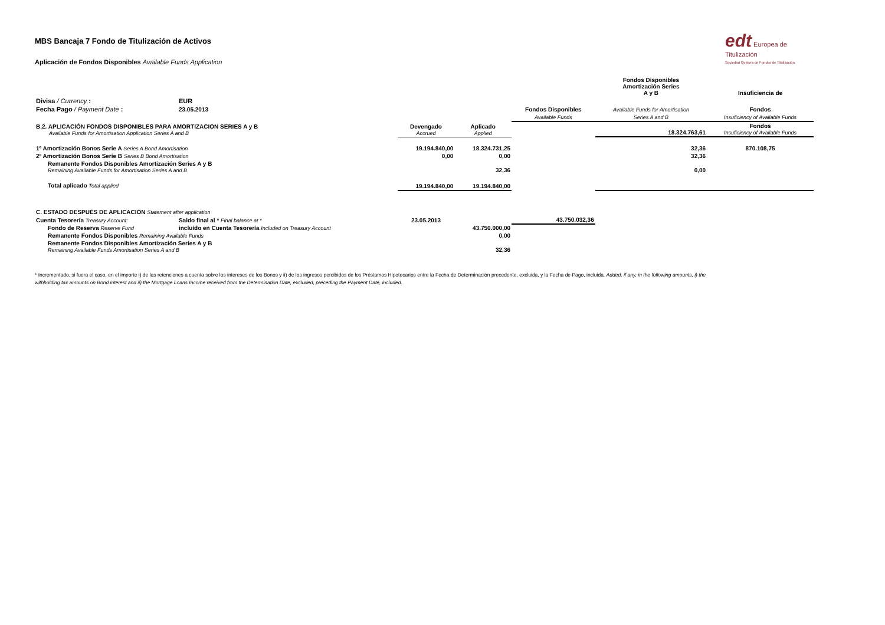edt Europea de Titulización
Sociedad Gestora de Fondos de Titulización
MBS Bancaja 7 Fondo de Titulización de Activos
Aplicación de Fondos Disponibles Available Funds Application
| | | | | | Fondos Disponibles Amortización Series A y B | Insuficiencia de |
| Divisa / Currency : | EUR | | | | | |
| Fecha Pago / Payment Date : | 23.05.2013 | | | Fondos Disponibles | Available Funds for Amortisation | Fondos |
| | | | | Available Funds | Series A and B | Insuficiency of Available Funds |
| B.2. APLICACIÓN FONDOS DISPONIBLES PARA AMORTIZACION SERIES A y B Available Funds for Amortisation Application Series A and B | | Devengado Accrued | Aplicado Applied | | 18.324.763,61 | Fondos Insuficiency of Available Funds |
| 1º Amortización Bonos Serie A Series A Bond Amortisation | | 19.194.840,00 | 18.324.731,25 | | 32,36 | 870.108,75 |
| 2º Amortización Bonos Serie B Series B Bond Amortisation | | 0,00 | 0,00 | | 32,36 | |
| Remanente Fondos Disponibles Amortización Series A y B Remaining Available Funds for Amortisation Series A and B | | | 32,36 | | 0,00 | |
| Total aplicado Total applied | | 19.194.840,00 | 19.194.840,00 | | | |
| C. ESTADO DESPUÉS DE APLICACIÓN Statement after application | | | | | | |
| Cuenta Tesorería Treasury Account: | Saldo final al * Final balance at * | 23.05.2013 | | 43.750.032,36 | | |
| Fondo de Reserva Reserve Fund | incluído en Cuenta Tesorería Included on Treasury Account | | 43.750.000,00 | | | |
| Remanente Fondos Disponibles Remaining Available Funds | | | 0,00 | | | |
| Remanente Fondos Disponibles Amortización Series A y B Remaining Available Funds Amortisation Series A and B | | | 32,36 | | | |
* Incrementado, si fuera el caso, en el importe i) de las retenciones a cuenta sobre los intereses de los Bonos y ii) de los ingresos percibidos de los Préstamos Hipotecarios entre la Fecha de Determinación precedente, excluida, y la Fecha de Pago, incluida. Added, if any, in the following amounts, i) the withholding tax amounts on Bond interest and ii) the Mortgage Loans Income received from the Determination Date, excluded, preceding the Payment Date, included.